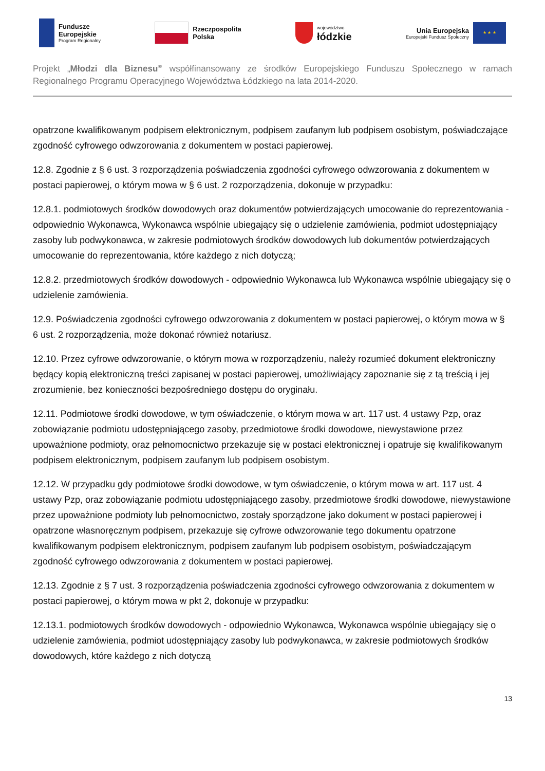Fundusze
Europejskie
Program Regionalny
Rzeczpospolita
Polska
województwo
łódzkie
Unia Europejska
Europejski Fundusz Społeczny
★ ★ ★
Projekt „Młodzi dla Biznesu” współfinansowany ze środków Europejskiego Funduszu Społecznego w ramach Regionalnego Programu Operacyjnego Województwa Łódzkiego na lata 2014-2020.
opatrzone kwalifikowanym podpisem elektronicznym, podpisem zaufanym lub podpisem osobistym, poświadczające zgodność cyfrowego odwzorowania z dokumentem w postaci papierowej.
12.8. Zgodnie z § 6 ust. 3 rozporządzenia poświadczenia zgodności cyfrowego odwzorowania z dokumentem w postaci papierowej, o którym mowa w § 6 ust. 2 rozporządzenia, dokonuje w przypadku:
12.8.1. podmiotowych środków dowodowych oraz dokumentów potwierdzających umocowanie do reprezentowania - odpowiednio Wykonawca, Wykonawca wspólnie ubiegający się o udzielenie zamówienia, podmiot udostępniający zasoby lub podwykonawca, w zakresie podmiotowych środków dowodowych lub dokumentów potwierdzających umocowanie do reprezentowania, które każdego z nich dotyczą;
12.8.2. przedmiotowych środków dowodowych - odpowiednio Wykonawca lub Wykonawca wspólnie ubiegający się o udzielenie zamówienia.
12.9. Poświadczenia zgodności cyfrowego odwzorowania z dokumentem w postaci papierowej, o którym mowa w § 6 ust. 2 rozporządzenia, może dokonać również notariusz.
12.10. Przez cyfrowe odwzorowanie, o którym mowa w rozporządzeniu, należy rozumieć dokument elektroniczny będący kopią elektroniczną treści zapisanej w postaci papierowej, umożliwiający zapoznanie się z tą treścią i jej zrozumienie, bez konieczności bezpośredniego dostępu do oryginału.
12.11. Podmiotowe środki dowodowe, w tym oświadczenie, o którym mowa w art. 117 ust. 4 ustawy Pzp, oraz zobowiązanie podmiotu udostępniającego zasoby, przedmiotowe środki dowodowe, niewystawione przez upoważnione podmioty, oraz pełnomocnictwo przekazuje się w postaci elektronicznej i opatruje się kwalifikowanym podpisem elektronicznym, podpisem zaufanym lub podpisem osobistym.
12.12. W przypadku gdy podmiotowe środki dowodowe, w tym oświadczenie, o którym mowa w art. 117 ust. 4 ustawy Pzp, oraz zobowiązanie podmiotu udostępniającego zasoby, przedmiotowe środki dowodowe, niewystawione przez upoważnione podmioty lub pełnomocnictwo, zostały sporządzone jako dokument w postaci papierowej i opatrzone własnoręcznym podpisem, przekazuje się cyfrowe odwzorowanie tego dokumentu opatrzone kwalifikowanym podpisem elektronicznym, podpisem zaufanym lub podpisem osobistym, poświadczającym zgodność cyfrowego odwzorowania z dokumentem w postaci papierowej.
12.13. Zgodnie z § 7 ust. 3 rozporządzenia poświadczenia zgodności cyfrowego odwzorowania z dokumentem w postaci papierowej, o którym mowa w pkt 2, dokonuje w przypadku:
12.13.1. podmiotowych środków dowodowych - odpowiednio Wykonawca, Wykonawca wspólnie ubiegający się o udzielenie zamówienia, podmiot udostępniający zasoby lub podwykonawca, w zakresie podmiotowych środków dowodowych, które każdego z nich dotyczą
13